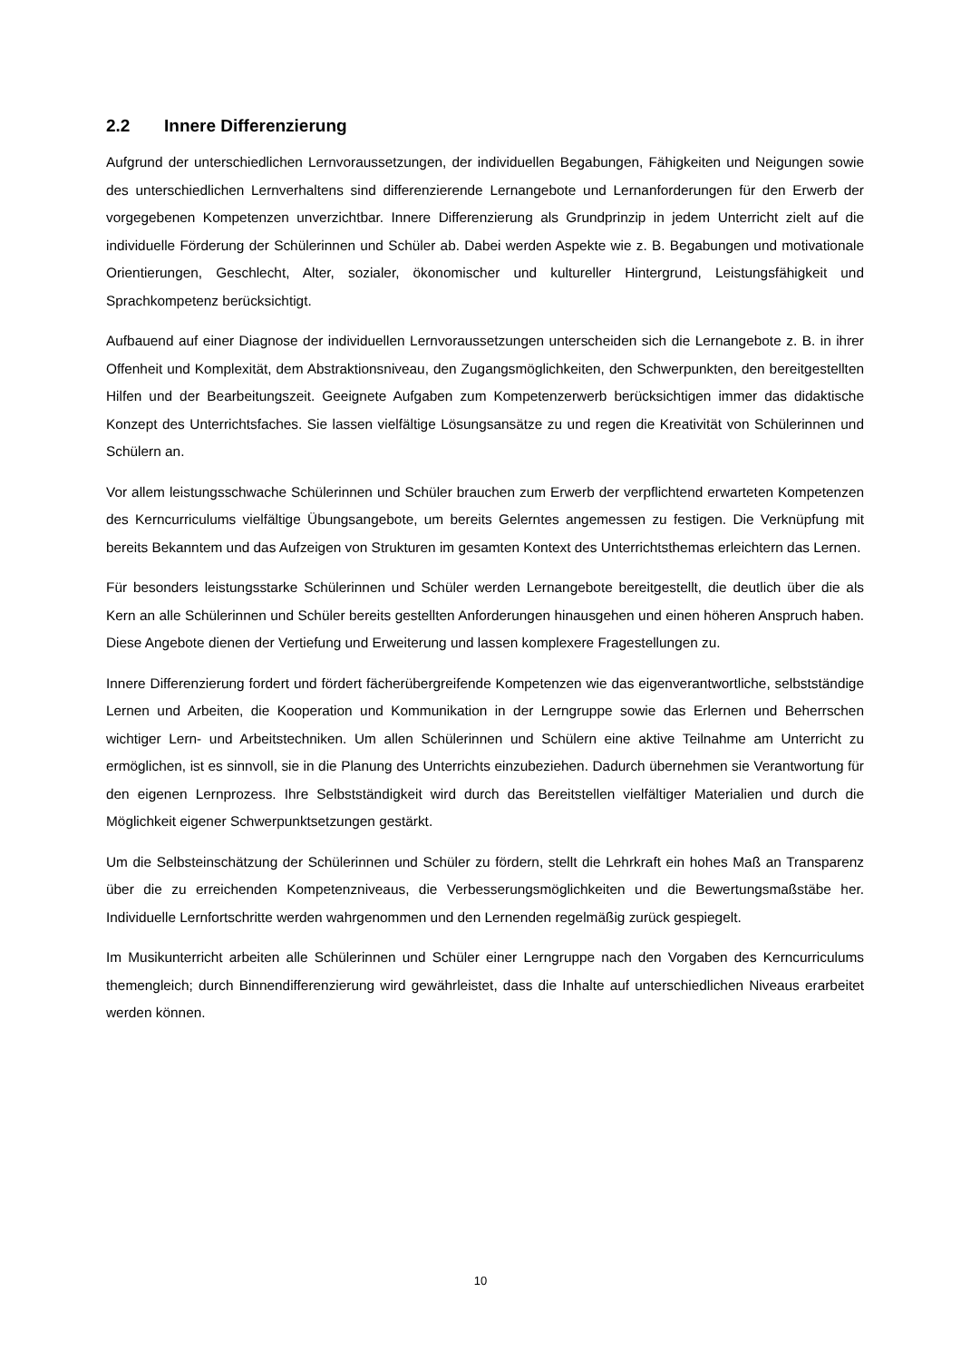2.2 Innere Differenzierung
Aufgrund der unterschiedlichen Lernvoraussetzungen, der individuellen Begabungen, Fähigkeiten und Neigungen sowie des unterschiedlichen Lernverhaltens sind differenzierende Lernangebote und Lernanforderungen für den Erwerb der vorgegebenen Kompetenzen unverzichtbar. Innere Differenzierung als Grundprinzip in jedem Unterricht zielt auf die individuelle Förderung der Schülerinnen und Schüler ab. Dabei werden Aspekte wie z. B. Begabungen und motivationale Orientierungen, Geschlecht, Alter, sozialer, ökonomischer und kultureller Hintergrund, Leistungsfähigkeit und Sprachkompetenz berücksichtigt.
Aufbauend auf einer Diagnose der individuellen Lernvoraussetzungen unterscheiden sich die Lernangebote z. B. in ihrer Offenheit und Komplexität, dem Abstraktionsniveau, den Zugangsmöglichkeiten, den Schwerpunkten, den bereitgestellten Hilfen und der Bearbeitungszeit. Geeignete Aufgaben zum Kompetenzerwerb berücksichtigen immer das didaktische Konzept des Unterrichtsfaches. Sie lassen vielfältige Lösungsansätze zu und regen die Kreativität von Schülerinnen und Schülern an.
Vor allem leistungsschwache Schülerinnen und Schüler brauchen zum Erwerb der verpflichtend erwarteten Kompetenzen des Kerncurriculums vielfältige Übungsangebote, um bereits Gelerntes angemessen zu festigen. Die Verknüpfung mit bereits Bekanntem und das Aufzeigen von Strukturen im gesamten Kontext des Unterrichtsthemas erleichtern das Lernen.
Für besonders leistungsstarke Schülerinnen und Schüler werden Lernangebote bereitgestellt, die deutlich über die als Kern an alle Schülerinnen und Schüler bereits gestellten Anforderungen hinausgehen und einen höheren Anspruch haben. Diese Angebote dienen der Vertiefung und Erweiterung und lassen komplexere Fragestellungen zu.
Innere Differenzierung fordert und fördert fächerübergreifende Kompetenzen wie das eigenverantwortliche, selbstständige Lernen und Arbeiten, die Kooperation und Kommunikation in der Lerngruppe sowie das Erlernen und Beherrschen wichtiger Lern- und Arbeitstechniken. Um allen Schülerinnen und Schülern eine aktive Teilnahme am Unterricht zu ermöglichen, ist es sinnvoll, sie in die Planung des Unterrichts einzubeziehen. Dadurch übernehmen sie Verantwortung für den eigenen Lernprozess. Ihre Selbstständigkeit wird durch das Bereitstellen vielfältiger Materialien und durch die Möglichkeit eigener Schwerpunktsetzungen gestärkt.
Um die Selbsteinschätzung der Schülerinnen und Schüler zu fördern, stellt die Lehrkraft ein hohes Maß an Transparenz über die zu erreichenden Kompetenzniveaus, die Verbesserungsmöglichkeiten und die Bewertungsmaßstäbe her. Individuelle Lernfortschritte werden wahrgenommen und den Lernenden regelmäßig zurück gespiegelt.
Im Musikunterricht arbeiten alle Schülerinnen und Schüler einer Lerngruppe nach den Vorgaben des Kerncurriculums themengleich; durch Binnendifferenzierung wird gewährleistet, dass die Inhalte auf unterschiedlichen Niveaus erarbeitet werden können.
10